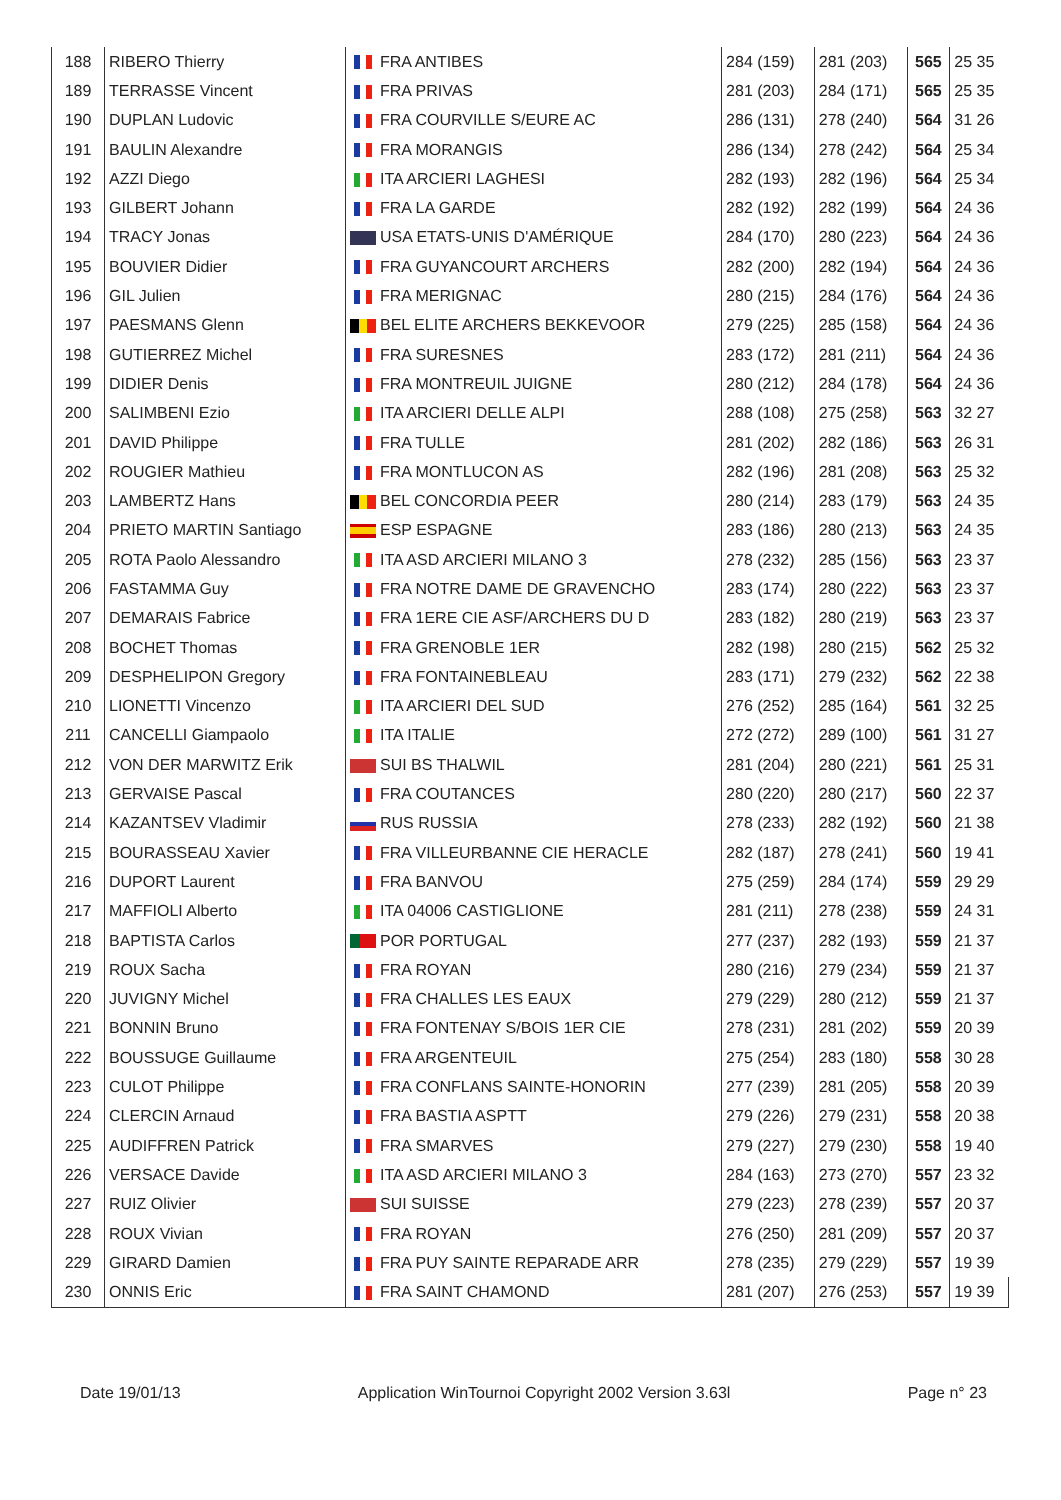| 188 | RIBERO Thierry | FRA ANTIBES | 284 (159) | 281 (203) | 565 | 25 35 |
| 189 | TERRASSE Vincent | FRA PRIVAS | 281 (203) | 284 (171) | 565 | 25 35 |
| 190 | DUPLAN Ludovic | FRA COURVILLE S/EURE AC | 286 (131) | 278 (240) | 564 | 31 26 |
| 191 | BAULIN Alexandre | FRA MORANGIS | 286 (134) | 278 (242) | 564 | 25 34 |
| 192 | AZZI Diego | ITA ARCIERI LAGHESI | 282 (193) | 282 (196) | 564 | 25 34 |
| 193 | GILBERT Johann | FRA LA GARDE | 282 (192) | 282 (199) | 564 | 24 36 |
| 194 | TRACY Jonas | USA ETATS-UNIS D'AMÉRIQUE | 284 (170) | 280 (223) | 564 | 24 36 |
| 195 | BOUVIER Didier | FRA GUYANCOURT ARCHERS | 282 (200) | 282 (194) | 564 | 24 36 |
| 196 | GIL Julien | FRA MERIGNAC | 280 (215) | 284 (176) | 564 | 24 36 |
| 197 | PAESMANS Glenn | BEL ELITE ARCHERS BEKKEVOOR | 279 (225) | 285 (158) | 564 | 24 36 |
| 198 | GUTIERREZ Michel | FRA SURESNES | 283 (172) | 281 (211) | 564 | 24 36 |
| 199 | DIDIER Denis | FRA MONTREUIL JUIGNE | 280 (212) | 284 (178) | 564 | 24 36 |
| 200 | SALIMBENI Ezio | ITA ARCIERI DELLE ALPI | 288 (108) | 275 (258) | 563 | 32 27 |
| 201 | DAVID Philippe | FRA TULLE | 281 (202) | 282 (186) | 563 | 26 31 |
| 202 | ROUGIER Mathieu | FRA MONTLUCON AS | 282 (196) | 281 (208) | 563 | 25 32 |
| 203 | LAMBERTZ Hans | BEL CONCORDIA PEER | 280 (214) | 283 (179) | 563 | 24 35 |
| 204 | PRIETO MARTIN Santiago | ESP ESPAGNE | 283 (186) | 280 (213) | 563 | 24 35 |
| 205 | ROTA Paolo Alessandro | ITA ASD ARCIERI MILANO 3 | 278 (232) | 285 (156) | 563 | 23 37 |
| 206 | FASTAMMA Guy | FRA NOTRE DAME DE GRAVENCHO | 283 (174) | 280 (222) | 563 | 23 37 |
| 207 | DEMARAIS Fabrice | FRA 1ERE CIE ASF/ARCHERS DU D | 283 (182) | 280 (219) | 563 | 23 37 |
| 208 | BOCHET Thomas | FRA GRENOBLE 1ER | 282 (198) | 280 (215) | 562 | 25 32 |
| 209 | DESPHELIPON Gregory | FRA FONTAINEBLEAU | 283 (171) | 279 (232) | 562 | 22 38 |
| 210 | LIONETTI Vincenzo | ITA ARCIERI DEL SUD | 276 (252) | 285 (164) | 561 | 32 25 |
| 211 | CANCELLI Giampaolo | ITA ITALIE | 272 (272) | 289 (100) | 561 | 31 27 |
| 212 | VON DER MARWITZ Erik | SUI BS THALWIL | 281 (204) | 280 (221) | 561 | 25 31 |
| 213 | GERVAISE Pascal | FRA COUTANCES | 280 (220) | 280 (217) | 560 | 22 37 |
| 214 | KAZANTSEV Vladimir | RUS RUSSIA | 278 (233) | 282 (192) | 560 | 21 38 |
| 215 | BOURASSEAU Xavier | FRA VILLEURBANNE CIE HERACLE | 282 (187) | 278 (241) | 560 | 19 41 |
| 216 | DUPORT Laurent | FRA BANVOU | 275 (259) | 284 (174) | 559 | 29 29 |
| 217 | MAFFIOLI Alberto | ITA 04006 CASTIGLIONE | 281 (211) | 278 (238) | 559 | 24 31 |
| 218 | BAPTISTA Carlos | POR PORTUGAL | 277 (237) | 282 (193) | 559 | 21 37 |
| 219 | ROUX Sacha | FRA ROYAN | 280 (216) | 279 (234) | 559 | 21 37 |
| 220 | JUVIGNY Michel | FRA CHALLES LES EAUX | 279 (229) | 280 (212) | 559 | 21 37 |
| 221 | BONNIN Bruno | FRA FONTENAY S/BOIS 1ER CIE | 278 (231) | 281 (202) | 559 | 20 39 |
| 222 | BOUSSUGE Guillaume | FRA ARGENTEUIL | 275 (254) | 283 (180) | 558 | 30 28 |
| 223 | CULOT Philippe | FRA CONFLANS SAINTE-HONORIN | 277 (239) | 281 (205) | 558 | 20 39 |
| 224 | CLERCIN Arnaud | FRA BASTIA ASPTT | 279 (226) | 279 (231) | 558 | 20 38 |
| 225 | AUDIFFREN Patrick | FRA SMARVES | 279 (227) | 279 (230) | 558 | 19 40 |
| 226 | VERSACE Davide | ITA ASD ARCIERI MILANO 3 | 284 (163) | 273 (270) | 557 | 23 32 |
| 227 | RUIZ Olivier | SUI SUISSE | 279 (223) | 278 (239) | 557 | 20 37 |
| 228 | ROUX Vivian | FRA ROYAN | 276 (250) | 281 (209) | 557 | 20 37 |
| 229 | GIRARD Damien | FRA PUY SAINTE REPARADE ARR | 278 (235) | 279 (229) | 557 | 19 39 |
| 230 | ONNIS Eric | FRA SAINT CHAMOND | 281 (207) | 276 (253) | 557 | 19 39 |
Date 19/01/13 Application WinTournoi Copyright 2002 Version 3.63l Page n° 23